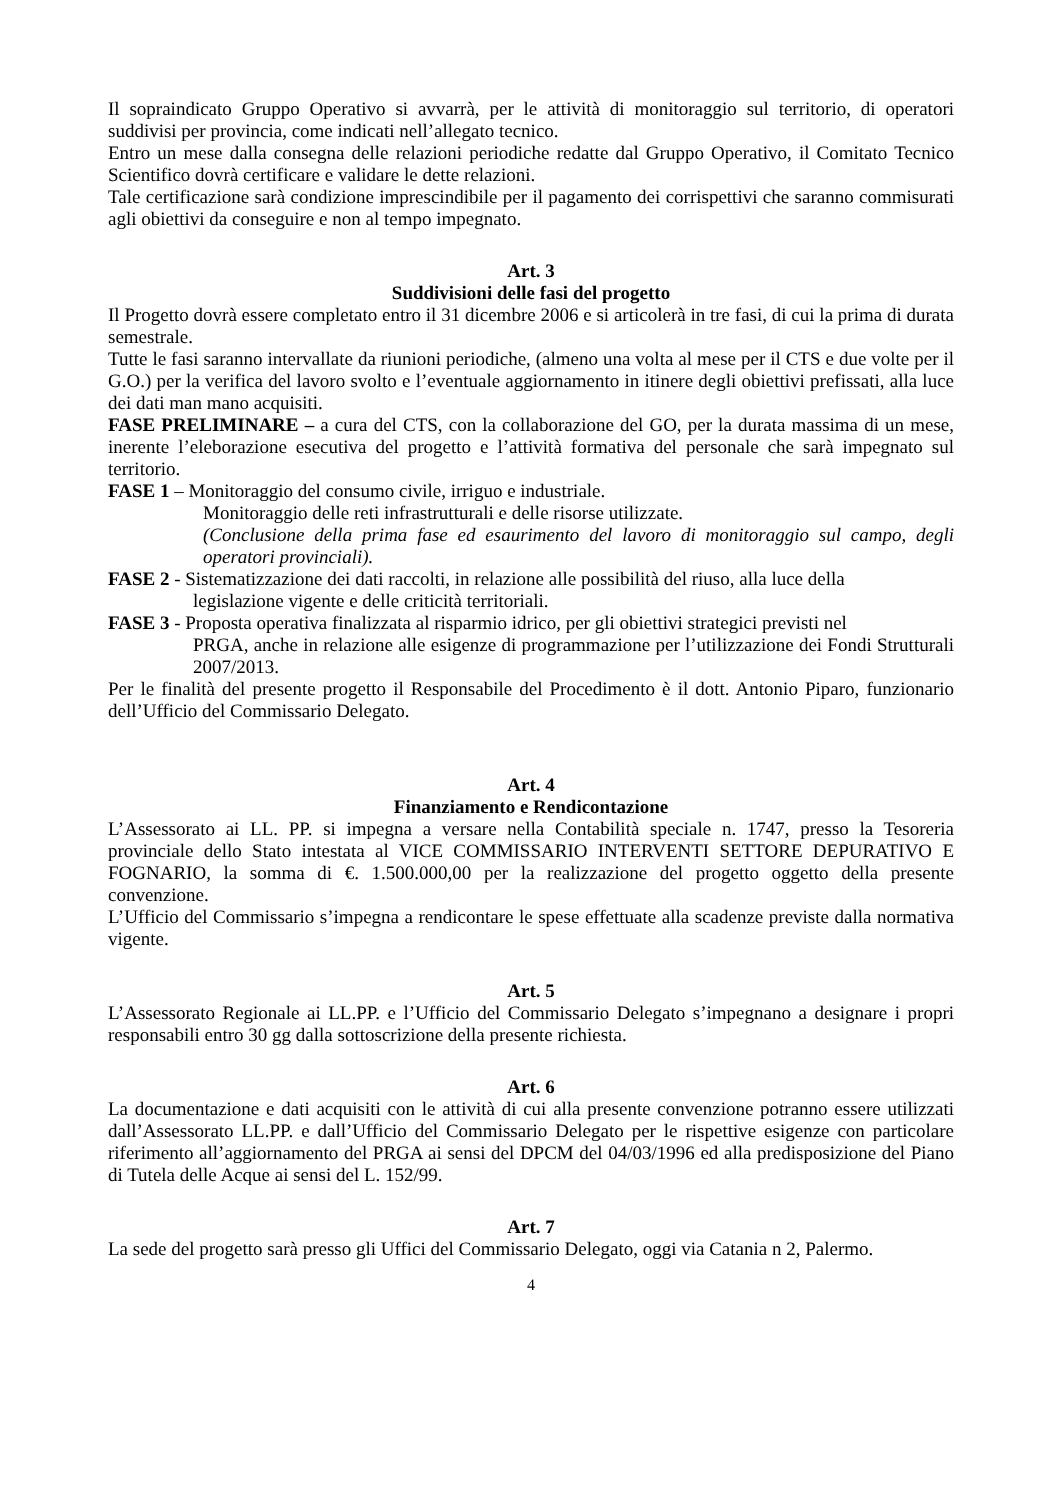Il sopraindicato Gruppo Operativo si avvarrà, per le attività di monitoraggio sul territorio, di operatori suddivisi per provincia, come indicati nell’allegato tecnico.
Entro un mese dalla consegna delle relazioni periodiche redatte dal Gruppo Operativo, il Comitato Tecnico Scientifico dovrà certificare e validare le dette relazioni.
Tale certificazione sarà condizione imprescindibile per il pagamento dei corrispettivi che saranno commisurati agli obiettivi da conseguire e non al tempo impegnato.
Art. 3
Suddivisioni delle fasi del progetto
Il Progetto dovrà essere completato entro il 31 dicembre 2006 e si articolerà in tre fasi, di cui la prima di durata semestrale.
Tutte le fasi saranno intervallate da riunioni periodiche, (almeno una volta al mese per il CTS e due volte per il G.O.) per la verifica del lavoro svolto e l’eventuale aggiornamento in itinere degli obiettivi prefissati, alla luce dei dati man mano acquisiti.
FASE PRELIMINARE – a cura del CTS, con la collaborazione del GO, per la durata massima di un mese, inerente l’eleborazione esecutiva del progetto e l’attività formativa del personale che sarà impegnato sul territorio.
FASE 1 – Monitoraggio del consumo civile, irriguo e industriale.
Monitoraggio delle reti infrastrutturali e delle risorse utilizzate.
(Conclusione della prima fase ed esaurimento del lavoro di monitoraggio sul campo, degli operatori provinciali).
FASE 2 - Sistematizzazione dei dati raccolti, in relazione alle possibilità del riuso, alla luce della
legislazione vigente e delle criticità territoriali.
FASE 3 - Proposta operativa finalizzata al risparmio idrico, per gli obiettivi strategici previsti nel
PRGA, anche in relazione alle esigenze di programmazione per l’utilizzazione dei Fondi Strutturali 2007/2013.
Per le finalità del presente progetto il Responsabile del Procedimento è il dott. Antonio Piparo, funzionario dell’Ufficio del Commissario Delegato.
Art. 4
Finanziamento e Rendicontazione
L’Assessorato ai LL. PP. si impegna a versare nella Contabilità speciale n. 1747, presso la Tesoreria provinciale dello Stato intestata al VICE COMMISSARIO INTERVENTI SETTORE DEPURATIVO E FOGNARIO, la somma di €. 1.500.000,00 per la realizzazione del progetto oggetto della presente convenzione.
L’Ufficio del Commissario s’impegna a rendicontare le spese effettuate alla scadenze previste dalla normativa vigente.
Art. 5
L’Assessorato Regionale ai LL.PP. e l’Ufficio del Commissario Delegato s’impegnano a designare i propri responsabili entro 30 gg dalla sottoscrizione della presente richiesta.
Art. 6
La documentazione e dati acquisiti con le attività di cui alla presente convenzione potranno essere utilizzati dall’Assessorato LL.PP. e dall’Ufficio del Commissario Delegato per le rispettive esigenze con particolare riferimento all’aggiornamento del PRGA ai sensi del DPCM del 04/03/1996 ed alla predisposizione del Piano di Tutela delle Acque ai sensi del L. 152/99.
Art. 7
La sede del progetto sarà presso gli Uffici del Commissario Delegato, oggi via Catania n 2, Palermo.
4